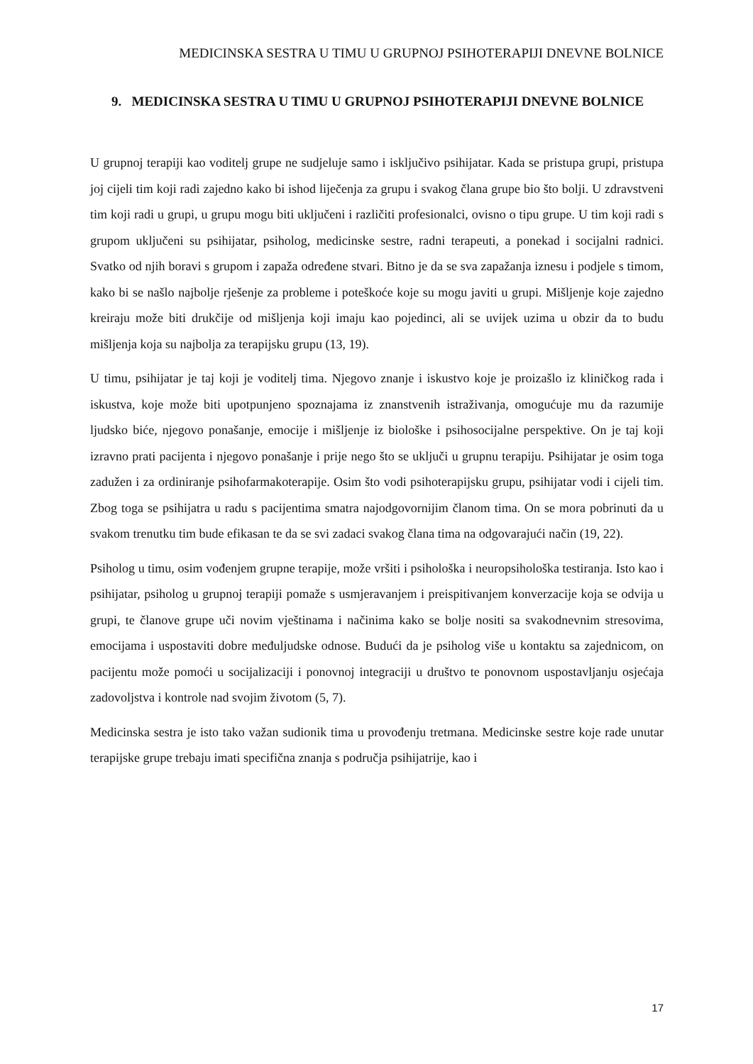MEDICINSKA SESTRA U TIMU U GRUPNOJ PSIHOTERAPIJI DNEVNE BOLNICE
9. MEDICINSKA SESTRA U TIMU U GRUPNOJ PSIHOTERAPIJI DNEVNE BOLNICE
U grupnoj terapiji kao voditelj grupe ne sudjeluje samo i isključivo psihijatar. Kada se pristupa grupi, pristupa joj cijeli tim koji radi zajedno kako bi ishod liječenja za grupu i svakog člana grupe bio što bolji. U zdravstveni tim koji radi u grupi, u grupu mogu biti uključeni i različiti profesionalci, ovisno o tipu grupe. U tim koji radi s grupom uključeni su psihijatar, psiholog, medicinske sestre, radni terapeuti, a ponekad i socijalni radnici. Svatko od njih boravi s grupom i zapaža određene stvari. Bitno je da se sva zapažanja iznesu i podjele s timom, kako bi se našlo najbolje rješenje za probleme i poteškoće koje su mogu javiti u grupi. Mišljenje koje zajedno kreiraju može biti drukčije od mišljenja koji imaju kao pojedinci, ali se uvijek uzima u obzir da to budu mišljenja koja su najbolja za terapijsku grupu (13, 19).
U timu, psihijatar je taj koji je voditelj tima. Njegovo znanje i iskustvo koje je proizašlo iz kliničkog rada i iskustva, koje može biti upotpunjeno spoznajama iz znanstvenih istraživanja, omogućuje mu da razumije ljudsko biće, njegovo ponašanje, emocije i mišljenje iz biološke i psihosocijalne perspektive. On je taj koji izravno prati pacijenta i njegovo ponašanje i prije nego što se uključi u grupnu terapiju. Psihijatar je osim toga zadužen i za ordiniranje psihofarmakoterapije. Osim što vodi psihoterapijsku grupu, psihijatar vodi i cijeli tim. Zbog toga se psihijatra u radu s pacijentima smatra najodgovornijim članom tima. On se mora pobrinuti da u svakom trenutku tim bude efikasan te da se svi zadaci svakog člana tima na odgovarajući način (19, 22).
Psiholog u timu, osim vođenjem grupne terapije, može vršiti i psihološka i neuropsihološka testiranja. Isto kao i psihijatar, psiholog u grupnoj terapiji pomaže s usmjeravanjem i preispitivanjem konverzacije koja se odvija u grupi, te članove grupe uči novim vještinama i načinima kako se bolje nositi sa svakodnevnim stresovima, emocijama i uspostaviti dobre međuljudske odnose. Budući da je psiholog više u kontaktu sa zajednicom, on pacijentu može pomoći u socijalizaciji i ponovnoj integraciji u društvo te ponovnom uspostavljanju osjećaja zadovoljstva i kontrole nad svojim životom (5, 7).
Medicinska sestra je isto tako važan sudionik tima u provođenju tretmana. Medicinske sestre koje rade unutar terapijske grupe trebaju imati specifična znanja s područja psihijatrije, kao i
17